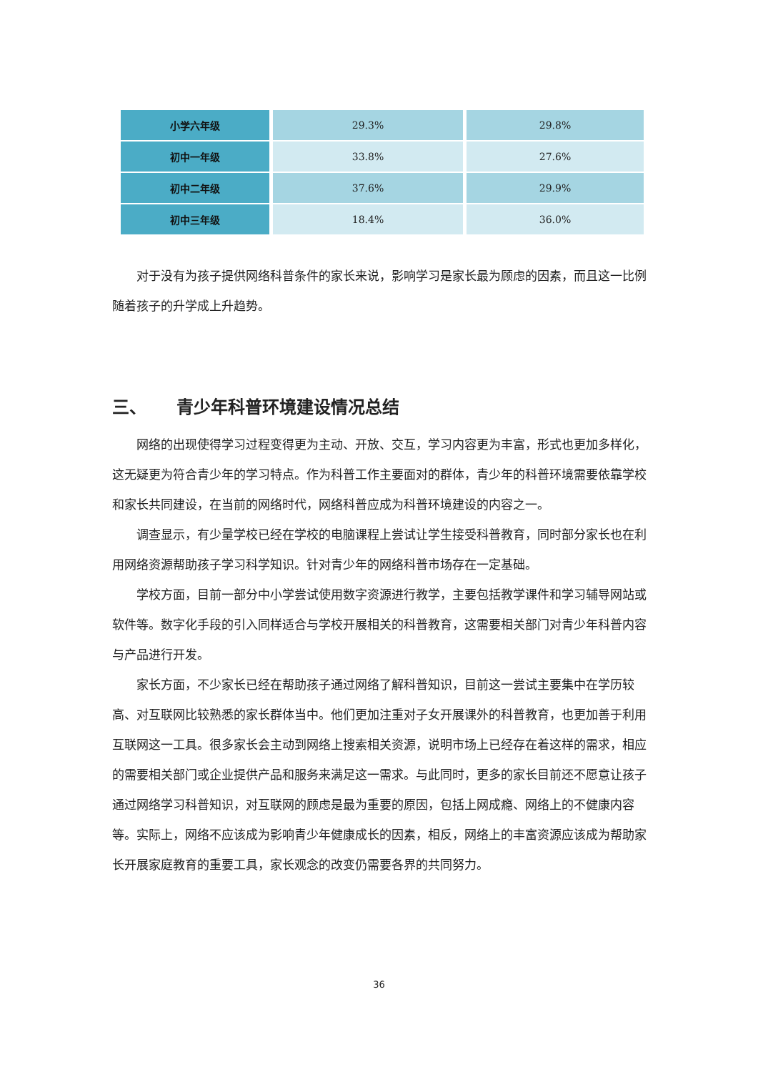| 小学六年级 | 29.3% | 29.8% |
| 初中一年级 | 33.8% | 27.6% |
| 初中二年级 | 37.6% | 29.9% |
| 初中三年级 | 18.4% | 36.0% |
对于没有为孩子提供网络科普条件的家长来说，影响学习是家长最为顾虑的因素，而且这一比例随着孩子的升学成上升趋势。
三、 青少年科普环境建设情况总结
网络的出现使得学习过程变得更为主动、开放、交互，学习内容更为丰富，形式也更加多样化，这无疑更为符合青少年的学习特点。作为科普工作主要面对的群体，青少年的科普环境需要依靠学校和家长共同建设，在当前的网络时代，网络科普应成为科普环境建设的内容之一。
调查显示，有少量学校已经在学校的电脑课程上尝试让学生接受科普教育，同时部分家长也在利用网络资源帮助孩子学习科学知识。针对青少年的网络科普市场存在一定基础。
学校方面，目前一部分中小学尝试使用数字资源进行教学，主要包括教学课件和学习辅导网站或软件等。数字化手段的引入同样适合与学校开展相关的科普教育，这需要相关部门对青少年科普内容与产品进行开发。
家长方面，不少家长已经在帮助孩子通过网络了解科普知识，目前这一尝试主要集中在学历较高、对互联网比较熟悉的家长群体当中。他们更加注重对子女开展课外的科普教育，也更加善于利用互联网这一工具。很多家长会主动到网络上搜索相关资源，说明市场上已经存在着这样的需求，相应的需要相关部门或企业提供产品和服务来满足这一需求。与此同时，更多的家长目前还不愿意让孩子通过网络学习科普知识，对互联网的顾虑是最为重要的原因，包括上网成瘾、网络上的不健康内容等。实际上，网络不应该成为影响青少年健康成长的因素，相反，网络上的丰富资源应该成为帮助家长开展家庭教育的重要工具，家长观念的改变仍需要各界的共同努力。
36